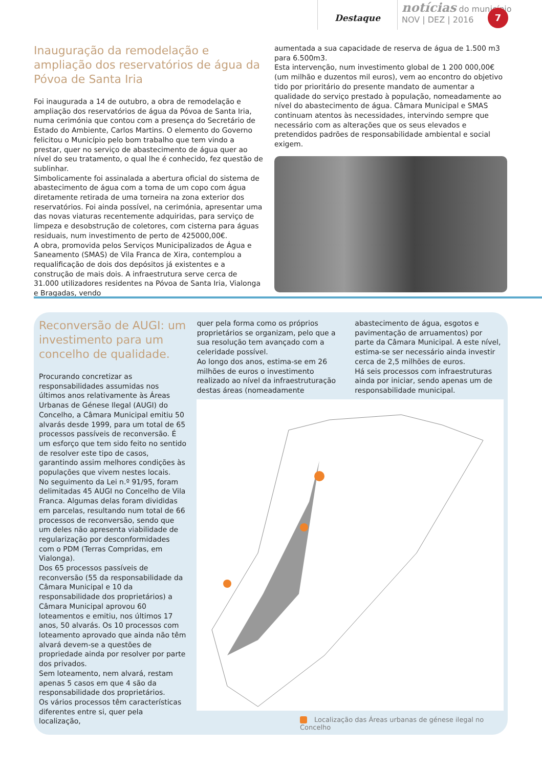Destaque
notícias do município
NOV | DEZ | 2016
7
Inauguração da remodelação e ampliação dos reservatórios de água da Póvoa de Santa Iria
Foi inaugurada a 14 de outubro, a obra de remodelação e ampliação dos reservatórios de água da Póvoa de Santa Iria, numa cerimónia que contou com a presença do Secretário de Estado do Ambiente, Carlos Martins. O elemento do Governo felicitou o Município pelo bom trabalho que tem vindo a prestar, quer no serviço de abastecimento de água quer ao nível do seu tratamento, o qual lhe é conhecido, fez questão de sublinhar.
Simbolicamente foi assinalada a abertura oficial do sistema de abastecimento de água com a toma de um copo com água diretamente retirada de uma torneira na zona exterior dos reservatórios. Foi ainda possível, na cerimónia, apresentar uma das novas viaturas recentemente adquiridas, para serviço de limpeza e desobstrução de coletores, com cisterna para águas residuais, num investimento de perto de 425000,00€.
A obra, promovida pelos Serviços Municipalizados de Água e Saneamento (SMAS) de Vila Franca de Xira, contemplou a requalificação de dois dos depósitos já existentes e a construção de mais dois. A infraestrutura serve cerca de 31.000 utilizadores residentes na Póvoa de Santa Iria, Vialonga e Bragadas, vendo
aumentada a sua capacidade de reserva de água de 1.500 m3 para 6.500m3.
Esta intervenção, num investimento global de 1 200 000,00€ (um milhão e duzentos mil euros), vem ao encontro do objetivo tido por prioritário do presente mandato de aumentar a qualidade do serviço prestado à população, nomeadamente ao nível do abastecimento de água. Câmara Municipal e SMAS continuam atentos às necessidades, intervindo sempre que necessário com as alterações que os seus elevados e pretendidos padrões de responsabilidade ambiental e social exigem.
Reconversão de AUGI: um investimento para um concelho de qualidade.
Procurando concretizar as responsabilidades assumidas nos últimos anos relativamente às Áreas Urbanas de Génese Ilegal (AUGI) do Concelho, a Câmara Municipal emitiu 50 alvarás desde 1999, para um total de 65 processos passíveis de reconversão. É um esforço que tem sido feito no sentido de resolver este tipo de casos, garantindo assim melhores condições às populações que vivem nestes locais.
No seguimento da Lei n.º 91/95, foram delimitadas 45 AUGI no Concelho de Vila Franca. Algumas delas foram divididas em parcelas, resultando num total de 66 processos de reconversão, sendo que um deles não apresenta viabilidade de regularização por desconformidades com o PDM (Terras Compridas, em Vialonga).
Dos 65 processos passíveis de reconversão (55 da responsabilidade da Câmara Municipal e 10 da responsabilidade dos proprietários) a Câmara Municipal aprovou 60 loteamentos e emitiu, nos últimos 17 anos, 50 alvarás. Os 10 processos com loteamento aprovado que ainda não têm alvará devem-se a questões de propriedade ainda por resolver por parte dos privados.
Sem loteamento, nem alvará, restam apenas 5 casos em que 4 são da responsabilidade dos proprietários.
Os vários processos têm características diferentes entre si, quer pela localização,
quer pela forma como os próprios proprietários se organizam, pelo que a sua resolução tem avançado com a celeridade possível.
Ao longo dos anos, estima-se em 26 milhões de euros o investimento realizado ao nível da infraestruturação destas áreas (nomeadamente
abastecimento de água, esgotos e pavimentação de arruamentos) por parte da Câmara Municipal. A este nível, estima-se ser necessário ainda investir cerca de 2,5 milhões de euros.
Há seis processos com infraestruturas ainda por iniciar, sendo apenas um de responsabilidade municipal.
Localização das Áreas urbanas de génese ilegal no Concelho